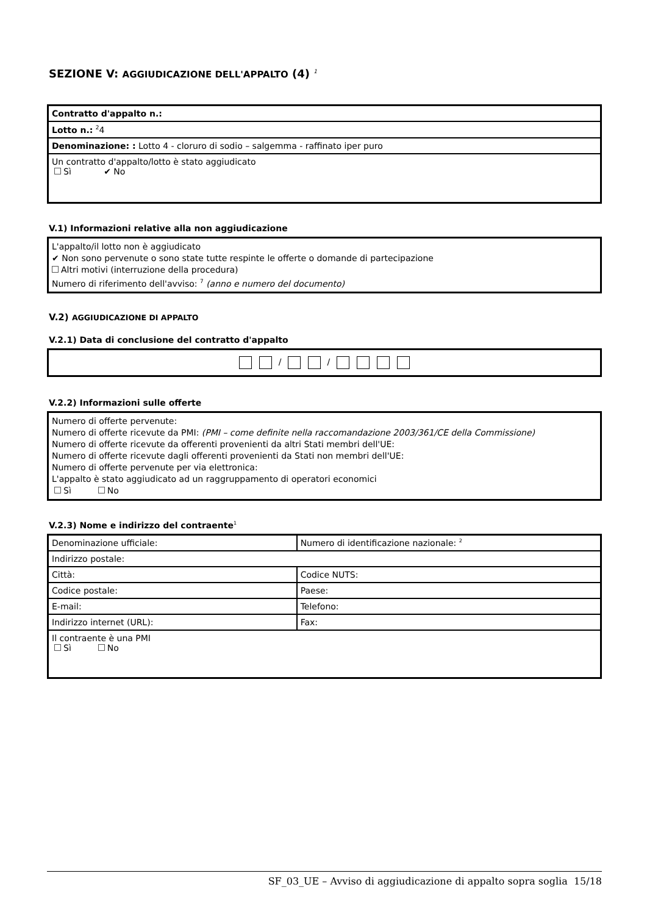SEZIONE V: AGGIUDICAZIONE DELL'APPALTO (4) <sup>1</sup>
| Contratto d'appalto n.: |
| Lotto n.: <sup>2</sup>4 |
| Denominazione: : Lotto 4 - cloruro di sodio – salgemma - raffinato iper puro |
| Un contratto d'appalto/lotto è stato aggiudicato Sì ✔ No |
V.1) Informazioni relative alla non aggiudicazione
L'appalto/il lotto non è aggiudicato
✔ Non sono pervenute o sono state tutte respinte le offerte o domande di partecipazione
Altri motivi (interruzione della procedura)
Numero di riferimento dell'avviso: <sup>7</sup> (anno e numero del documento)
V.2) AGGIUDICAZIONE DI APPALTO
V.2.1) Data di conclusione del contratto d'appalto
/ /
V.2.2) Informazioni sulle offerte
Numero di offerte pervenute:
Numero di offerte ricevute da PMI: (PMI – come definite nella raccomandazione 2003/361/CE della Commissione)
Numero di offerte ricevute da offerenti provenienti da altri Stati membri dell'UE:
Numero di offerte ricevute dagli offerenti provenienti da Stati non membri dell'UE:
Numero di offerte pervenute per via elettronica:
L'appalto è stato aggiudicato ad un raggruppamento di operatori economici
Sì No
V.2.3) Nome e indirizzo del contraente<sup>1</sup>
| Denominazione ufficiale: | Numero di identificazione nazionale: <sup>2</sup> |
| Indirizzo postale: | |
| Città: | Codice NUTS: |
| Codice postale: | Paese: |
| E-mail: | Telefono: |
| Indirizzo internet (URL): | Fax: |
| Il contraente è una PMI Sì No | |
SF_03_UE – Avviso di aggiudicazione di appalto sopra soglia 15/18